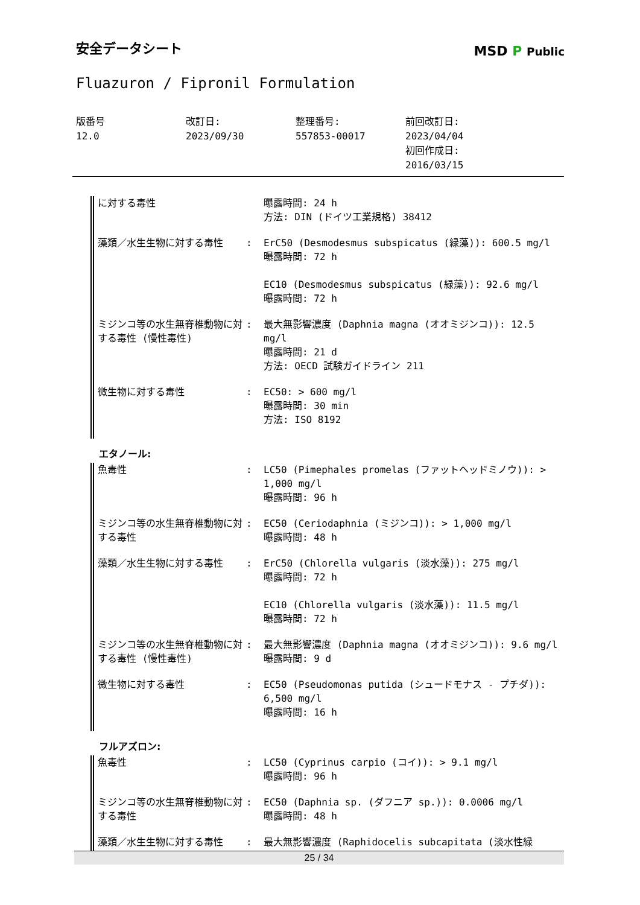安全データシート
Fluazuron / Fipronil Formulation
MSD P Public
| 版番号 12.0 | 改訂日: 2023/09/30 | 整理番号: 557853-00017 | 前回改訂日: 2023/04/04 初回作成日: 2016/03/15 |
| に対する毒性 | | 曝露時間: 24 h 方法: DIN (ドイツ工業規格) 38412 |
| 藻類／水生生物に対する毒性 | : | ErC50 (Desmodesmus subspicatus (緑藻)): 600.5 mg/l 曝露時間: 72 h EC10 (Desmodesmus subspicatus (緑藻)): 92.6 mg/l 曝露時間: 72 h |
| ミジンコ等の水生無脊椎動物に対する毒性 (慢性毒性) | : | 最大無影響濃度 (Daphnia magna (オオミジンコ)): 12.5 mg/l 曝露時間: 21 d 方法: OECD 試験ガイドライン 211 |
| 微生物に対する毒性 | : | EC50: > 600 mg/l 曝露時間: 30 min 方法: ISO 8192 |
エタノール:
| 魚毒性 | : | LC50 (Pimephales promelas (ファットヘッドミノウ)): > 1,000 mg/l 曝露時間: 96 h |
| ミジンコ等の水生無脊椎動物に対する毒性 | : | EC50 (Ceriodaphnia (ミジンコ)): > 1,000 mg/l 曝露時間: 48 h |
| 藻類／水生生物に対する毒性 | : | ErC50 (Chlorella vulgaris (淡水藻)): 275 mg/l 曝露時間: 72 h EC10 (Chlorella vulgaris (淡水藻)): 11.5 mg/l 曝露時間: 72 h |
| ミジンコ等の水生無脊椎動物に対する毒性 (慢性毒性) | : | 最大無影響濃度 (Daphnia magna (オオミジンコ)): 9.6 mg/l 曝露時間: 9 d |
| 微生物に対する毒性 | : | EC50 (Pseudomonas putida (シュードモナス - プチダ)): 6,500 mg/l 曝露時間: 16 h |
フルアズロン:
| 魚毒性 | : | LC50 (Cyprinus carpio (コイ)): > 9.1 mg/l 曝露時間: 96 h |
| ミジンコ等の水生無脊椎動物に対する毒性 | : | EC50 (Daphnia sp. (ダフニア sp.)): 0.0006 mg/l 曝露時間: 48 h |
| 藻類／水生生物に対する毒性 | : | 最大無影響濃度 (Raphidocelis subcapitata (淡水性緑 |
25 / 34